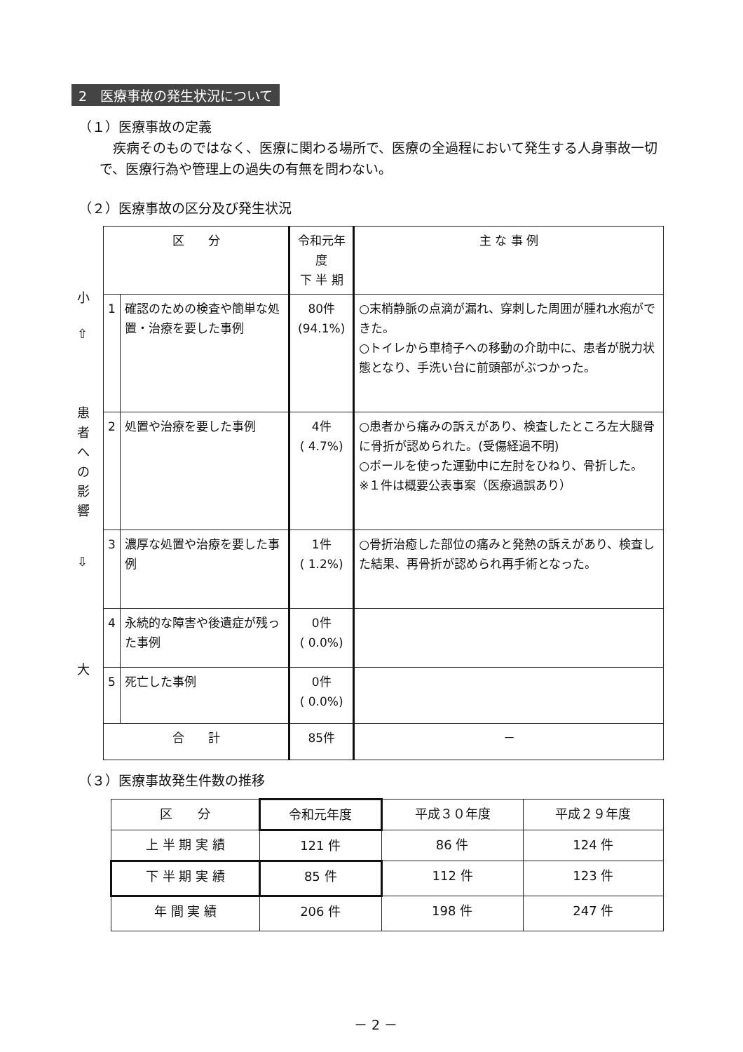2　医療事故の発生状況について
（１）医療事故の定義
　疾病そのものではなく、医療に関わる場所で、医療の全過程において発生する人身事故一切で、医療行為や管理上の過失の有無を問わない。
（２）医療事故の区分及び発生状況
小
⇧
患者への影響
⇩
大
| 区 分 | | 令和元年度 下 半 期 | 主 な 事 例 |
| --- | --- | --- | --- |
| 1 | 確認のための検査や簡単な処置・治療を要した事例 | 80件 (94.1%) | ○末梢静脈の点滴が漏れ、穿刺した周囲が腫れ水疱ができた。 ○トイレから車椅子への移動の介助中に、患者が脱力状態となり、手洗い台に前頭部がぶつかった。 |
| 2 | 処置や治療を要した事例 | 4件 ( 4.7%) | ○患者から痛みの訴えがあり、検査したところ左大腿骨に骨折が認められた。(受傷経過不明) ○ボールを使った運動中に左肘をひねり、骨折した。 ※１件は概要公表事案（医療過誤あり） |
| 3 | 濃厚な処置や治療を要した事例 | 1件 ( 1.2%) | ○骨折治癒した部位の痛みと発熱の訴えがあり、検査した結果、再骨折が認められ再手術となった。 |
| 4 | 永続的な障害や後遺症が残った事例 | 0件 ( 0.0%) | |
| 5 | 死亡した事例 | 0件 ( 0.0%) | |
| 合 計 | | 85件 | － |
（３）医療事故発生件数の推移
| 区 分 | 令和元年度 | 平成３０年度 | 平成２９年度 |
| --- | --- | --- | --- |
| 上 半 期 実 績 | 121 件 | 86 件 | 124 件 |
| 下 半 期 実 績 | 85 件 | 112 件 | 123 件 |
| 年 間 実 績 | 206 件 | 198 件 | 247 件 |
－ 2 －